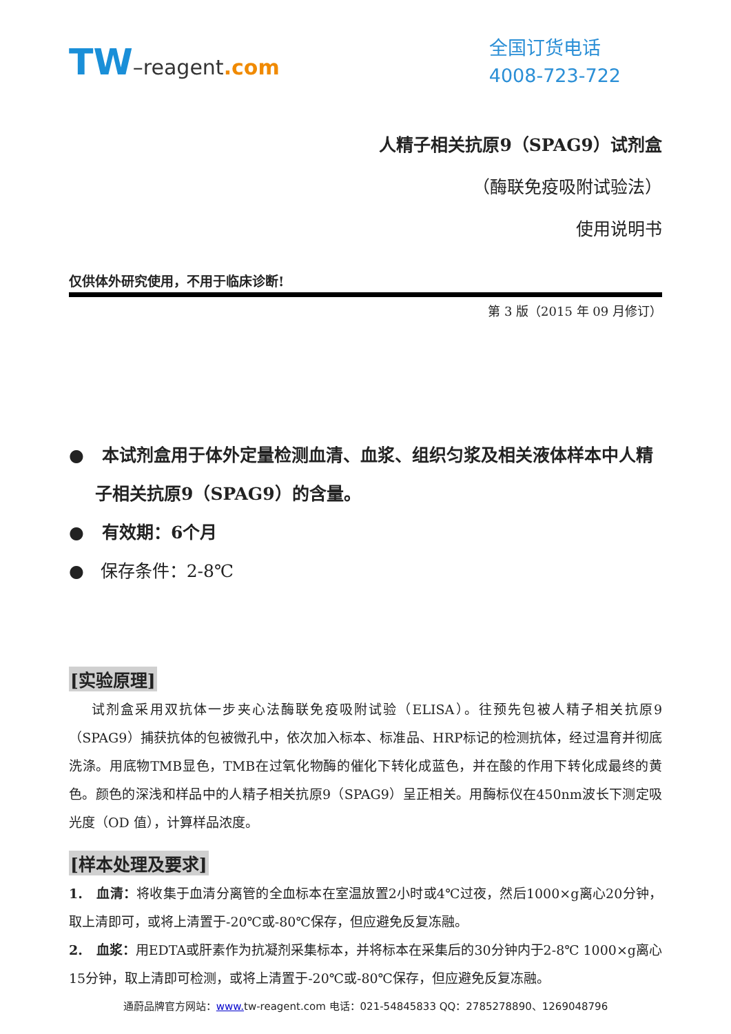TW–reagent.com
全国订货电话
4008-723-722
人精子相关抗原9（SPAG9）试剂盒
（酶联免疫吸附试验法）
使用说明书
仅供体外研究使用，不用于临床诊断!
第 3 版（2015 年 09 月修订）
● 本试剂盒用于体外定量检测血清、血浆、组织匀浆及相关液体样本中人精子相关抗原9（SPAG9）的含量。
● 有效期：6个月
● 保存条件：2-8℃
[实验原理]
试剂盒采用双抗体一步夹心法酶联免疫吸附试验（ELISA）。往预先包被人精子相关抗原9（SPAG9）捕获抗体的包被微孔中，依次加入标本、标准品、HRP标记的检测抗体，经过温育并彻底洗涤。用底物TMB显色，TMB在过氧化物酶的催化下转化成蓝色，并在酸的作用下转化成最终的黄色。颜色的深浅和样品中的人精子相关抗原9（SPAG9）呈正相关。用酶标仪在450nm波长下测定吸光度（OD 值），计算样品浓度。
[样本处理及要求]
1. 血清：将收集于血清分离管的全血标本在室温放置2小时或4℃过夜，然后1000×g离心20分钟，取上清即可，或将上清置于-20℃或-80℃保存，但应避免反复冻融。
2. 血浆：用EDTA或肝素作为抗凝剂采集标本，并将标本在采集后的30分钟内于2-8℃ 1000×g离心15分钟，取上清即可检测，或将上清置于-20℃或-80℃保存，但应避免反复冻融。
通蔚品牌官方网站：www. tw-reagent.com 电话：021-54845833 QQ：2785278890、1269048796